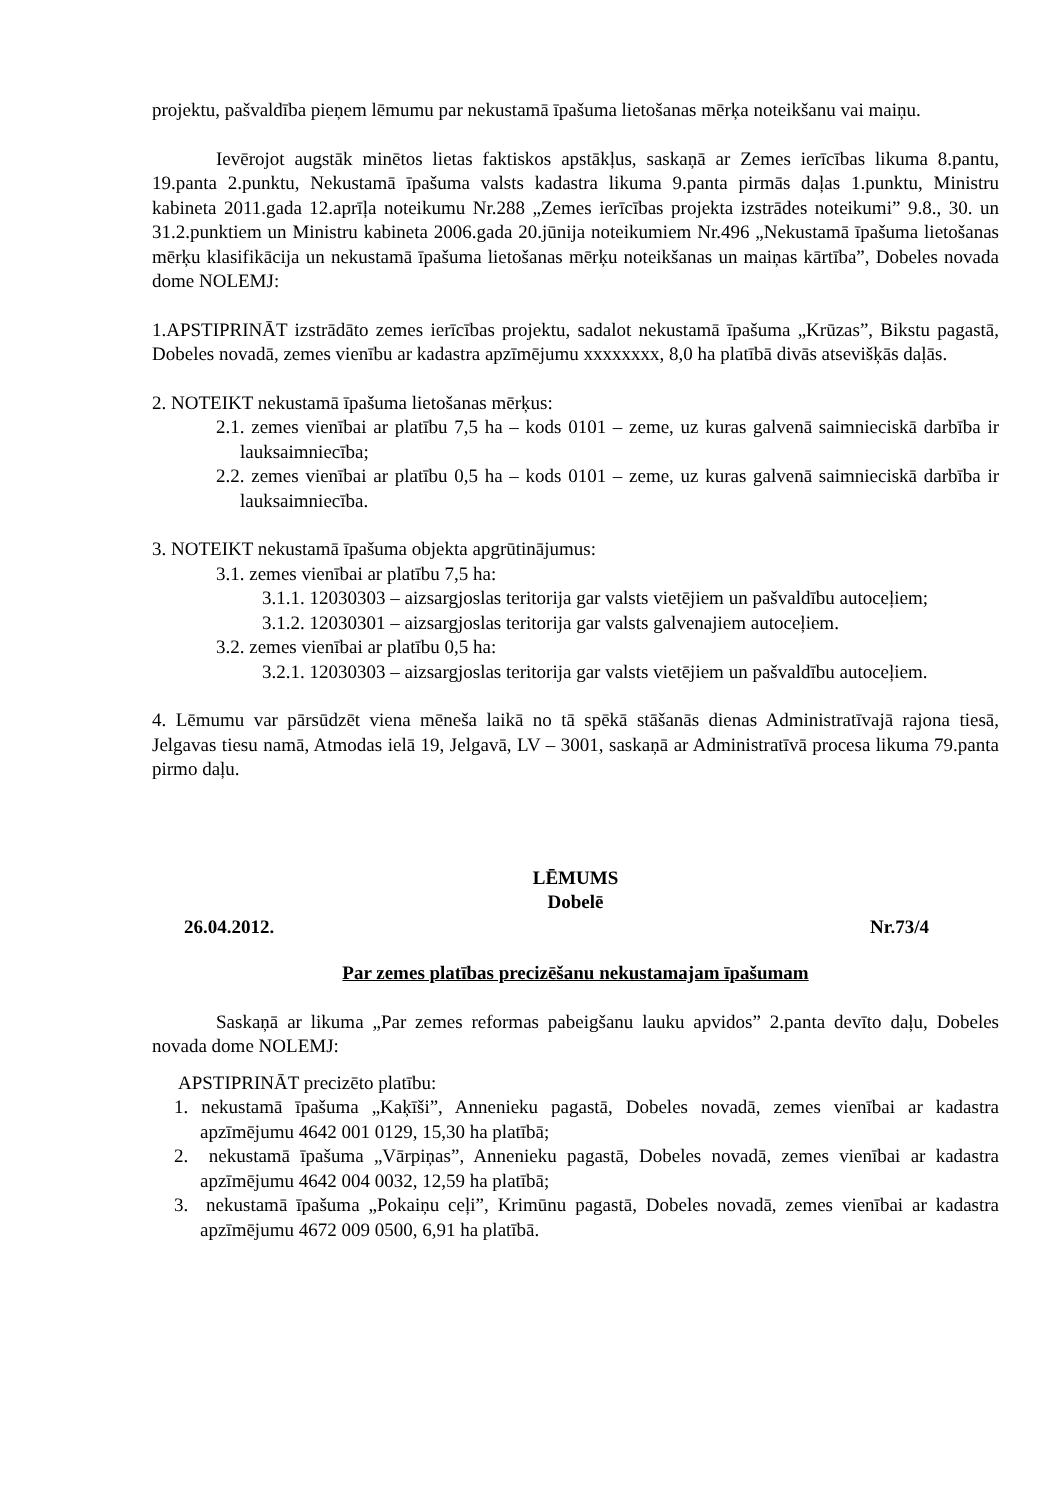projektu, pašvaldība pieņem lēmumu par nekustamā īpašuma lietošanas mērķa noteikšanu vai maiņu.
Ievērojot augstāk minētos lietas faktiskos apstākļus, saskaņā ar Zemes ierīcības likuma 8.pantu, 19.panta 2.punktu, Nekustamā īpašuma valsts kadastra likuma 9.panta pirmās daļas 1.punktu, Ministru kabineta 2011.gada 12.aprīļa noteikumu Nr.288 „Zemes ierīcības projekta izstrādes noteikumi” 9.8., 30. un 31.2.punktiem un Ministru kabineta 2006.gada 20.jūnija noteikumiem Nr.496 „Nekustamā īpašuma lietošanas mērķu klasifikācija un nekustamā īpašuma lietošanas mērķu noteikšanas un maiņas kārtība”, Dobeles novada dome NOLEMJ:
1.APSTIPRINĀT izstrādāto zemes ierīcības projektu, sadalot nekustamā īpašuma „Krūzas”, Bikstu pagastā, Dobeles novadā, zemes vienību ar kadastra apzīmējumu xxxxxxxx, 8,0 ha platībā divās atsevišķās daļās.
2. NOTEIKT nekustamā īpašuma lietošanas mērķus:
2.1. zemes vienībai ar platību 7,5 ha – kods 0101 – zeme, uz kuras galvenā saimnieciskā darbība ir lauksaimniecība;
2.2. zemes vienībai ar platību 0,5 ha – kods 0101 – zeme, uz kuras galvenā saimnieciskā darbība ir lauksaimniecība.
3. NOTEIKT nekustamā īpašuma objekta apgrūtinājumus:
3.1. zemes vienībai ar platību 7,5 ha:
3.1.1. 12030303 – aizsargjoslas teritorija gar valsts vietējiem un pašvaldību autoceļiem;
3.1.2. 12030301 – aizsargjoslas teritorija gar valsts galvenajiem autoceļiem.
3.2. zemes vienībai ar platību 0,5 ha:
3.2.1. 12030303 – aizsargjoslas teritorija gar valsts vietējiem un pašvaldību autoceļiem.
4. Lēmumu var pārsūdzēt viena mēneša laikā no tā spēkā stāšanās dienas Administratīvajā rajona tiesā, Jelgavas tiesu namā, Atmodas ielā 19, Jelgavā, LV – 3001, saskaņā ar Administratīvā procesa likuma 79.panta pirmo daļu.
LĒMUMS
Dobelē
26.04.2012. Nr.73/4
Par zemes platības precizēšanu nekustamajam īpašumam
Saskaņā ar likuma „Par zemes reformas pabeigšanu lauku apvidos” 2.panta devīto daļu, Dobeles novada dome NOLEMJ:
APSTIPRINĀT precizēto platību:
1. nekustamā īpašuma „Kaķīši”, Annenieku pagastā, Dobeles novadā, zemes vienībai ar kadastra apzīmējumu 4642 001 0129, 15,30 ha platībā;
2. nekustamā īpašuma „Vārpiņas”, Annenieku pagastā, Dobeles novadā, zemes vienībai ar kadastra apzīmējumu 4642 004 0032, 12,59 ha platībā;
3. nekustamā īpašuma „Pokaiņu ceļi”, Krimūnu pagastā, Dobeles novadā, zemes vienībai ar kadastra apzīmējumu 4672 009 0500, 6,91 ha platībā.